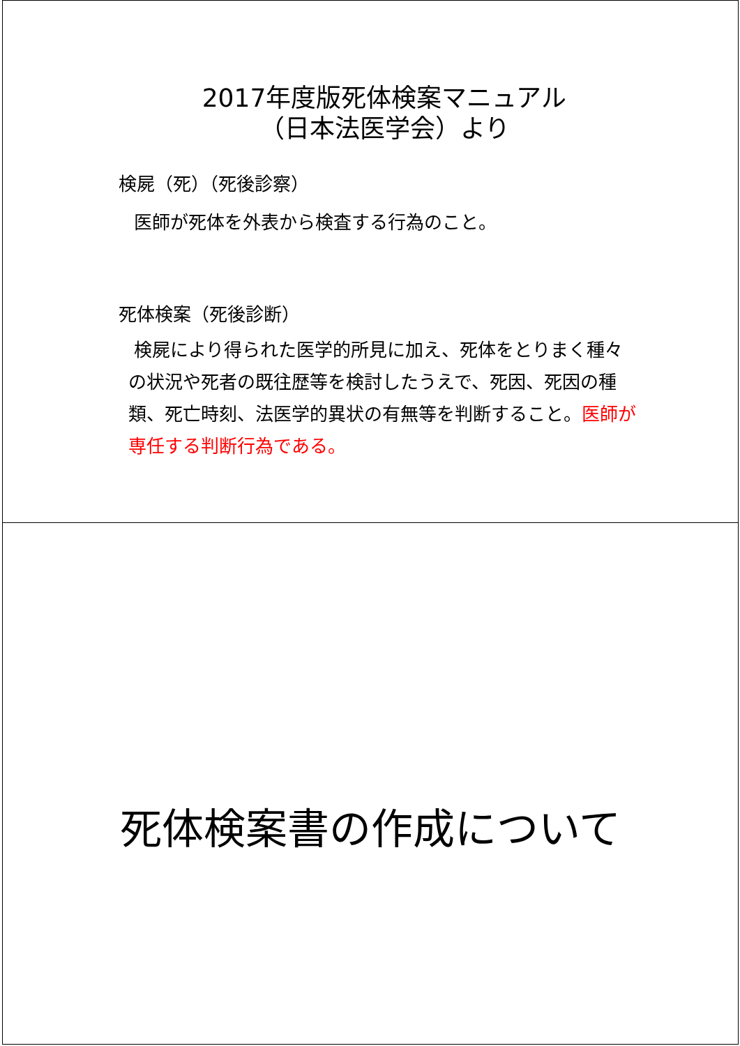2017年度版死体検案マニュアル
（日本法医学会）より
検屍（死）（死後診察）
医師が死体を外表から検査する行為のこと。
死体検案（死後診断）
検屍により得られた医学的所見に加え、死体をとりまく種々の状況や死者の既往歴等を検討したうえで、死因、死因の種類、死亡時刻、法医学的異状の有無等を判断すること。医師が専任する判断行為である。
死体検案書の作成について